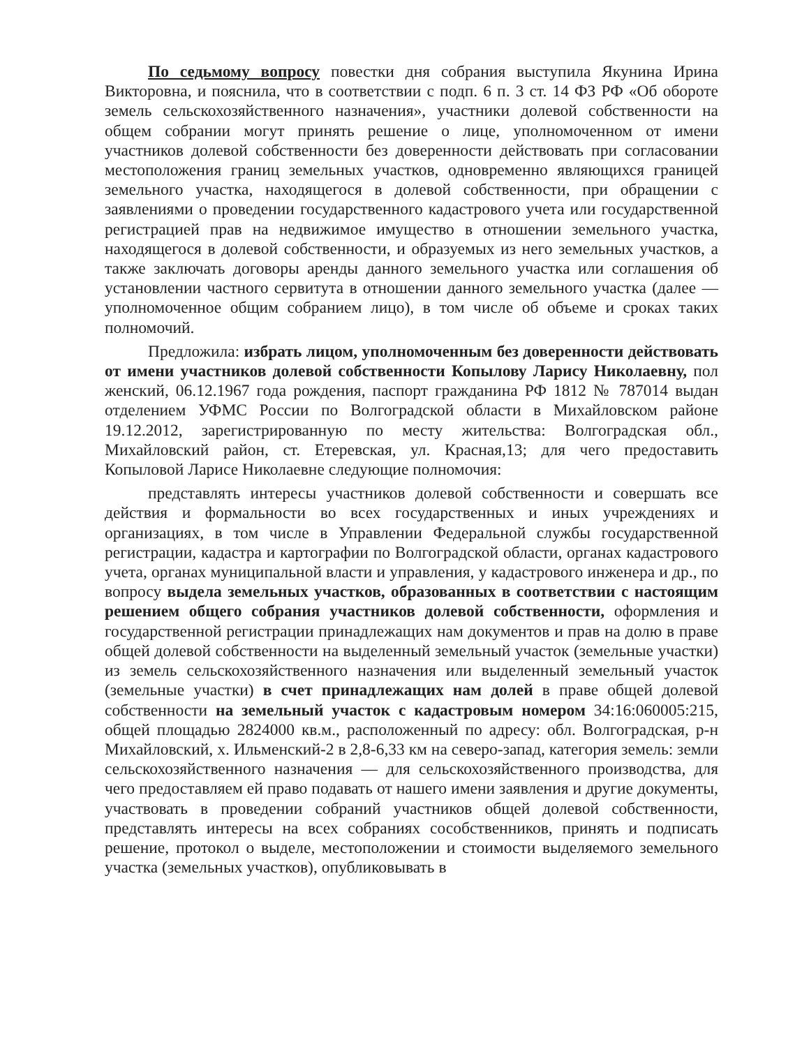По седьмому вопросу повестки дня собрания выступила Якунина Ирина Викторовна, и пояснила, что в соответствии с подп. 6 п. 3 ст. 14 ФЗ РФ «Об обороте земель сельскохозяйственного назначения», участники долевой собственности на общем собрании могут принять решение о лице, уполномоченном от имени участников долевой собственности без доверенности действовать при согласовании местоположения границ земельных участков, одновременно являющихся границей земельного участка, находящегося в долевой собственности, при обращении с заявлениями о проведении государственного кадастрового учета или государственной регистрацией прав на недвижимое имущество в отношении земельного участка, находящегося в долевой собственности, и образуемых из него земельных участков, а также заключать договоры аренды данного земельного участка или соглашения об установлении частного сервитута в отношении данного земельного участка (далее — уполномоченное общим собранием лицо), в том числе об объеме и сроках таких полномочий.
Предложила: избрать лицом, уполномоченным без доверенности действовать от имени участников долевой собственности Копылову Ларису Николаевну, пол женский, 06.12.1967 года рождения, паспорт гражданина РФ 1812 № 787014 выдан отделением УФМС России по Волгоградской области в Михайловском районе 19.12.2012, зарегистрированную по месту жительства: Волгоградская обл., Михайловский район, ст. Етеревская, ул. Красная,13; для чего предоставить Копыловой Ларисе Николаевне следующие полномочия:
представлять интересы участников долевой собственности и совершать все действия и формальности во всех государственных и иных учреждениях и организациях, в том числе в Управлении Федеральной службы государственной регистрации, кадастра и картографии по Волгоградской области, органах кадастрового учета, органах муниципальной власти и управления, у кадастрового инженера и др., по вопросу выдела земельных участков, образованных в соответствии с настоящим решением общего собрания участников долевой собственности, оформления и государственной регистрации принадлежащих нам документов и прав на долю в праве общей долевой собственности на выделенный земельный участок (земельные участки) из земель сельскохозяйственного назначения или выделенный земельный участок (земельные участки) в счет принадлежащих нам долей в праве общей долевой собственности на земельный участок с кадастровым номером 34:16:060005:215, общей площадью 2824000 кв.м., расположенный по адресу: обл. Волгоградская, р-н Михайловский, х. Ильменский-2 в 2,8-6,33 км на северо-запад, категория земель: земли сельскохозяйственного назначения — для сельскохозяйственного производства, для чего предоставляем ей право подавать от нашего имени заявления и другие документы, участвовать в проведении собраний участников общей долевой собственности, представлять интересы на всех собраниях сособственников, принять и подписать решение, протокол о выделе, местоположении и стоимости выделяемого земельного участка (земельных участков), опубликовывать в